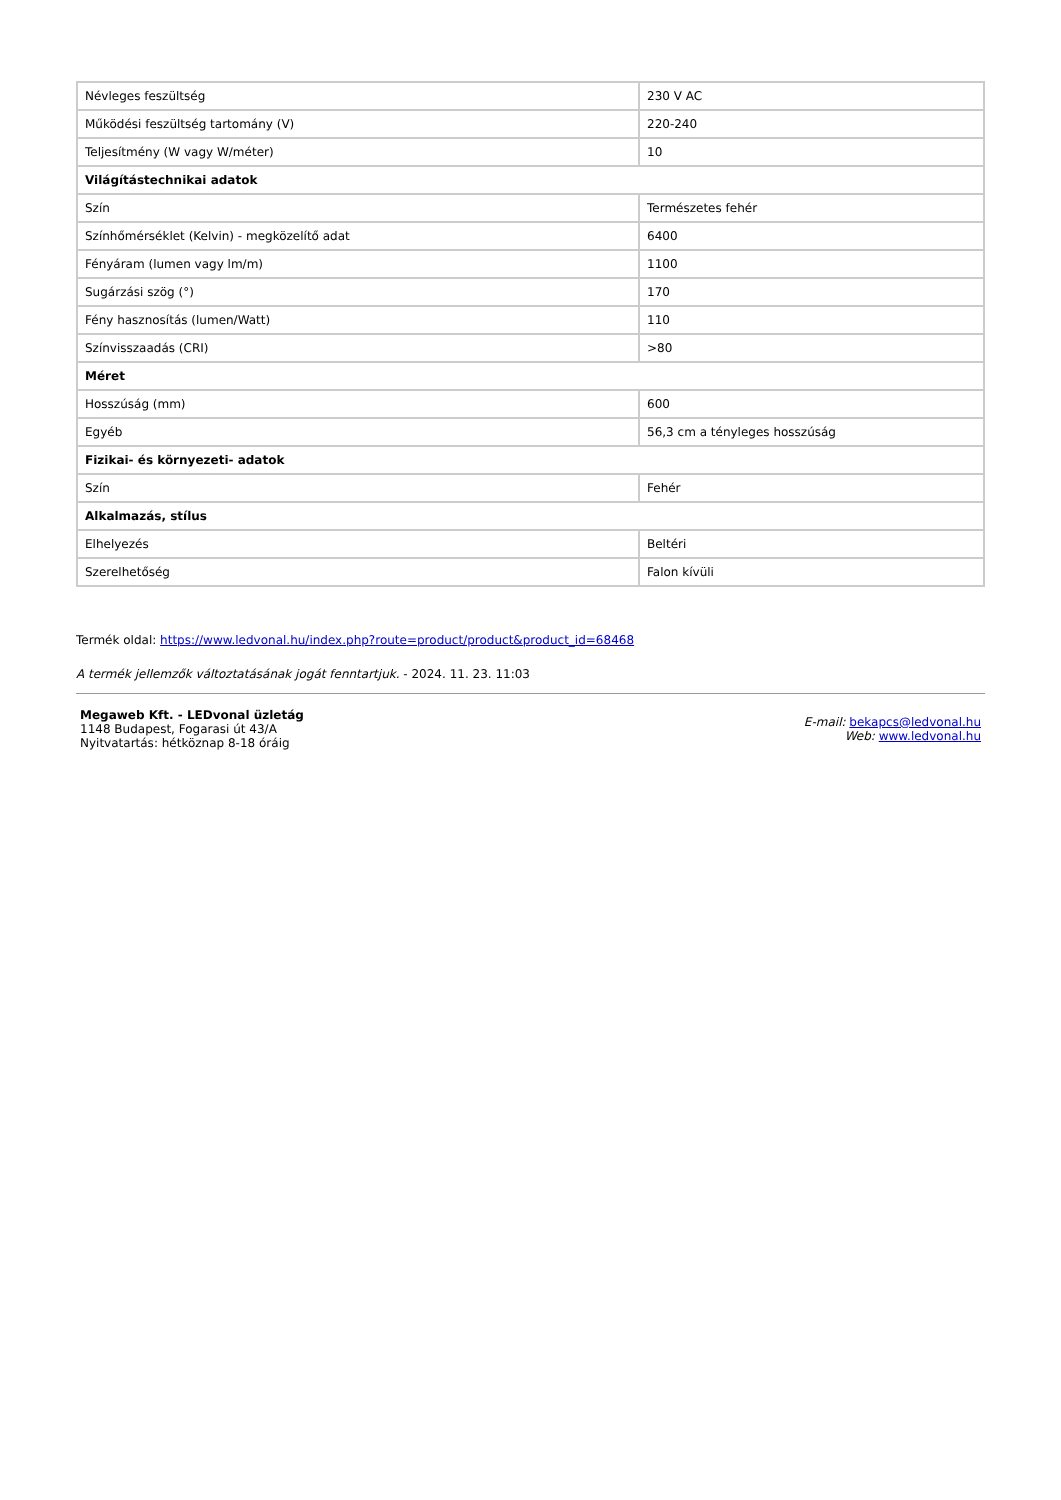| Névleges feszültség | 230 V AC |
| Működési feszültség tartomány (V) | 220-240 |
| Teljesítmény (W vagy W/méter) | 10 |
| Világítástechnikai adatok | |
| Szín | Természetes fehér |
| Színhőmérséklet (Kelvin) - megközelítő adat | 6400 |
| Fényáram (lumen vagy lm/m) | 1100 |
| Sugárzási szög (°) | 170 |
| Fény hasznosítás (lumen/Watt) | 110 |
| Színvisszaadás (CRI) | >80 |
| Méret | |
| Hosszúság (mm) | 600 |
| Egyéb | 56,3 cm a tényleges hosszúság |
| Fizikai- és környezeti- adatok | |
| Szín | Fehér |
| Alkalmazás, stílus | |
| Elhelyezés | Beltéri |
| Szerelhetőség | Falon kívüli |
Termék oldal: https://www.ledvonal.hu/index.php?route=product/product&product_id=68468
A termék jellemzők változtatásának jogát fenntartjuk. - 2024. 11. 23. 11:03
Megaweb Kft. - LEDvonal üzletág
1148 Budapest, Fogarasi út 43/A
Nyitvatartás: hétköznap 8-18 óráig
E-mail: bekapcs@ledvonal.hu
Web: www.ledvonal.hu